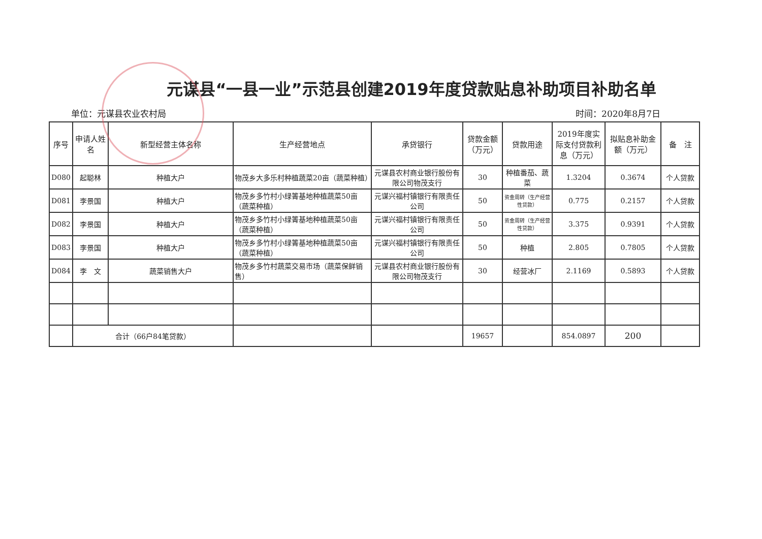元谋县“一县一业”示范县创建2019年度贷款贴息补助项目补助名单
单位：元谋县农业农村局 时间：2020年8月7日
| 序号 | 申请人姓名 | 新型经营主体名称 | 生产经营地点 | 承贷银行 | 贷款金额（万元） | 贷款用途 | 2019年度实际支付贷款利息（万元） | 拟贴息补助金额（万元） | 备 注 |
| --- | --- | --- | --- | --- | --- | --- | --- | --- | --- |
| D080 | 起聪林 | 种植大户 | 物茂乡大多乐村种植蔬菜20亩（蔬菜种植） | 元谋县农村商业银行股份有限公司物茂支行 | 30 | 种植番茄、蔬菜 | 1.3204 | 0.3674 | 个人贷款 |
| D081 | 李景国 | 种植大户 | 物茂乡多竹村小绿箐基地种植蔬菜50亩（蔬菜种植） | 元谋兴福村镇银行有限责任公司 | 50 | 资金周转（生产经营性贷款） | 0.775 | 0.2157 | 个人贷款 |
| D082 | 李景国 | 种植大户 | 物茂乡多竹村小绿箐基地种植蔬菜50亩（蔬菜种植） | 元谋兴福村镇银行有限责任公司 | 50 | 资金周转（生产经营性贷款） | 3.375 | 0.9391 | 个人贷款 |
| D083 | 李景国 | 种植大户 | 物茂乡多竹村小绿箐基地种植蔬菜50亩（蔬菜种植） | 元谋兴福村镇银行有限责任公司 | 50 | 种植 | 2.805 | 0.7805 | 个人贷款 |
| D084 | 李 文 | 蔬菜销售大户 | 物茂乡多竹村蔬菜交易市场（蔬菜保鲜销售） | 元谋县农村商业银行股份有限公司物茂支行 | 30 | 经营冰厂 | 2.1169 | 0.5893 | 个人贷款 |
| | 合计（66户84笔贷款） | | | | 19657 | | 854.0897 | 200 | |